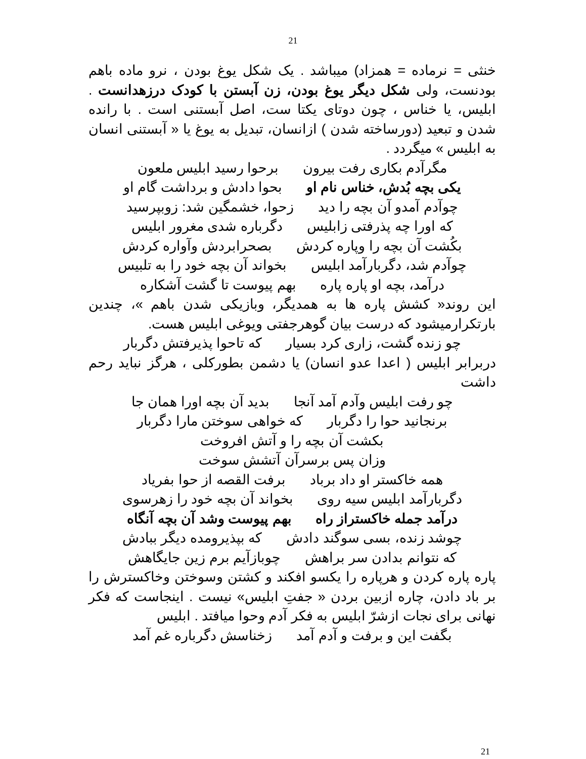21
خنثی = نرماده = همزاد) میباشد . یک شکل یوغ بودن ، نرو ماده باهم بودنست، ولی شکل دیگر یوغ بودن، زن آبستن با کودک درزهدانست . ابلیس، یا خناس ، چون دوتای یکتا ست، اصل آبستنی است . با رانده شدن و تبعید (دورساخته شدن ) ازانسان، تبدیل به یوغ یا « آبستنی انسان به ابلیس » میگردد .
مگرآدم بکاری رفت بیرون برحوا رسید ابلیس ملعون
یکی بچه بُدش، خناس نام او بحوا دادش و برداشت گام او
چوآدم آمدو آن بچه را دید زحوا، خشمگین شد: زوبپرسید
که اورا چه پذرفتی زابلیس دگرباره شدی مغرور ابلیس
بکُشت آن بچه را وپاره کردش بصحرابردش وآواره کردش
چوآدم شد، دگربارآمد ابلیس بخواند آن بچه خود را به تلبیس
درآمد، بچه او پاره پاره بهم پیوست تا گشت آشکاره
این روند« کشش پاره ها به همدیگر، وبازیکی شدن باهم »، چندین بارتکرارمیشود که درست بیان گوهرجفتی ویوغی ابلیس هست.
چو زنده گشت، زاری کرد بسیار که تاحوا پذیرفتش دگربار
دربرابر ابلیس ( اعدا عدو انسان) یا دشمن بطورکلی ، هرگز نباید رحم داشت
چو رفت ابلیس وآدم آمد آنجا بدید آن بچه اورا همان جا
برنجانید حوا را دگربار که خواهی سوختن مارا دگربار
بکشت آن بچه را و آتش افروخت
وزان پس برسرآن آتشش سوخت
همه خاکستر او داد برباد برفت القصه از حوا بفریاد
دگربارآمد ابلیس سیه روی بخواند آن بچه خود را زهرسوی
درآمد جمله خاکستراز راه بهم پیوست وشد آن بچه آنگاه
چوشد زنده، بسی سوگند دادش که بپذیرومده دیگر ببادش
که نتوانم بدادن سر براهش چوبازآیم برم زین جایگاهش
پاره پاره کردن و هرپاره را یکسو افکند و کشتن وسوختن وخاکسترش را بر باد دادن، چاره ازبین بردن « جفتِ ابلیس» نیست . اینجاست که فکر نهانی برای نجات ازشرّ ابلیس به فکر آدم وحوا میافتد . ابلیس
بگفت این و برفت و آدم آمد زخناسش دگرباره غم آمد
21